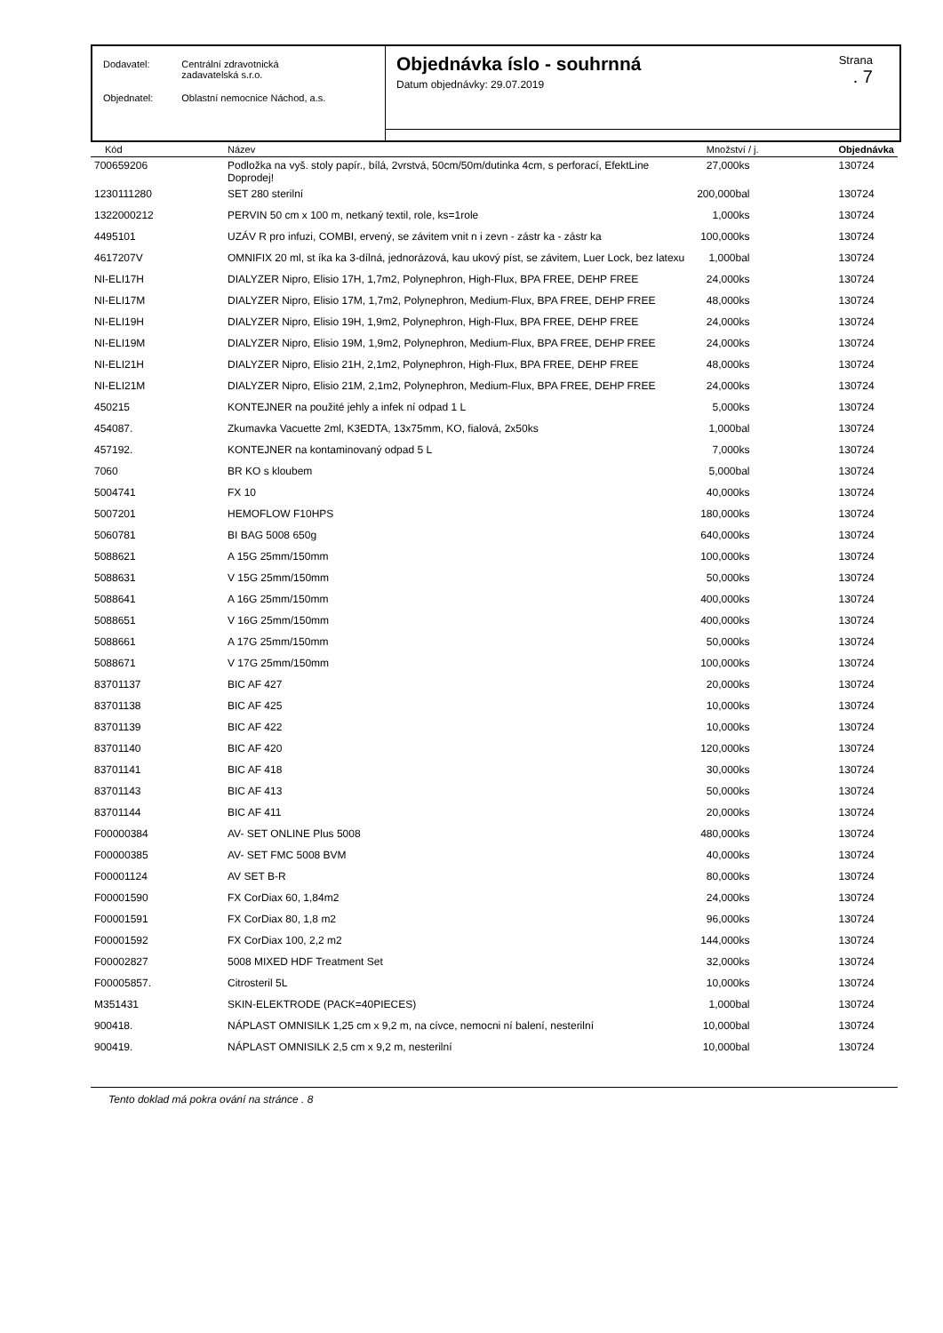| Dodavatel: | Centrální zdravotnická zadavatelská s.r.o. |
| Objednatel: | Oblastní nemocnice Náchod, a.s. |
Objednávka íslo - souhrnná
Datum objednávky: 29.07.2019
Strana
. 7
| Kód | Název | Množství / j. | Objednávka |
| --- | --- | --- | --- |
| 700659206 | Podložka na vyš. stoly papír., bílá, 2vrstvá, 50cm/50m/dutinka 4cm, s perforací, EfektLine Doprodej! | 27,000ks | 130724 |
| 1230111280 | SET 280 sterilní | 200,000bal | 130724 |
| 1322000212 | PERVIN 50 cm x 100 m, netkaný textil, role, ks=1role | 1,000ks | 130724 |
| 4495101 | UZÁV R pro infuzi, COMBI, ervený, se závitem vnit n i zevn - zástr ka - zástr ka | 100,000ks | 130724 |
| 4617207V | OMNIFIX 20 ml, st íka ka 3-dílná, jednorázová, kau ukový píst, se závitem, Luer Lock, bez latexu | 1,000bal | 130724 |
| NI-ELI17H | DIALYZER Nipro, Elisio 17H, 1,7m2, Polynephron, High-Flux, BPA FREE, DEHP FREE | 24,000ks | 130724 |
| NI-ELI17M | DIALYZER Nipro, Elisio 17M, 1,7m2, Polynephron, Medium-Flux, BPA FREE, DEHP FREE | 48,000ks | 130724 |
| NI-ELI19H | DIALYZER Nipro, Elisio 19H, 1,9m2, Polynephron, High-Flux, BPA FREE, DEHP FREE | 24,000ks | 130724 |
| NI-ELI19M | DIALYZER Nipro, Elisio 19M, 1,9m2, Polynephron, Medium-Flux, BPA FREE, DEHP FREE | 24,000ks | 130724 |
| NI-ELI21H | DIALYZER Nipro, Elisio 21H, 2,1m2, Polynephron, High-Flux, BPA FREE, DEHP FREE | 48,000ks | 130724 |
| NI-ELI21M | DIALYZER Nipro, Elisio 21M, 2,1m2, Polynephron, Medium-Flux, BPA FREE, DEHP FREE | 24,000ks | 130724 |
| 450215 | KONTEJNER na použité jehly a infek ní odpad 1 L | 5,000ks | 130724 |
| 454087. | Zkumavka Vacuette 2ml, K3EDTA, 13x75mm, KO, fialová, 2x50ks | 1,000bal | 130724 |
| 457192. | KONTEJNER na kontaminovaný odpad 5 L | 7,000ks | 130724 |
| 7060 | BR KO s kloubem | 5,000bal | 130724 |
| 5004741 | FX 10 | 40,000ks | 130724 |
| 5007201 | HEMOFLOW F10HPS | 180,000ks | 130724 |
| 5060781 | BI BAG 5008 650g | 640,000ks | 130724 |
| 5088621 | A 15G 25mm/150mm | 100,000ks | 130724 |
| 5088631 | V 15G 25mm/150mm | 50,000ks | 130724 |
| 5088641 | A 16G 25mm/150mm | 400,000ks | 130724 |
| 5088651 | V 16G 25mm/150mm | 400,000ks | 130724 |
| 5088661 | A 17G 25mm/150mm | 50,000ks | 130724 |
| 5088671 | V 17G 25mm/150mm | 100,000ks | 130724 |
| 83701137 | BIC AF 427 | 20,000ks | 130724 |
| 83701138 | BIC AF 425 | 10,000ks | 130724 |
| 83701139 | BIC AF 422 | 10,000ks | 130724 |
| 83701140 | BIC AF 420 | 120,000ks | 130724 |
| 83701141 | BIC AF 418 | 30,000ks | 130724 |
| 83701143 | BIC AF 413 | 50,000ks | 130724 |
| 83701144 | BIC AF 411 | 20,000ks | 130724 |
| F00000384 | AV- SET ONLINE Plus 5008 | 480,000ks | 130724 |
| F00000385 | AV- SET FMC 5008 BVM | 40,000ks | 130724 |
| F00001124 | AV SET B-R | 80,000ks | 130724 |
| F00001590 | FX CorDiax 60, 1,84m2 | 24,000ks | 130724 |
| F00001591 | FX CorDiax 80, 1,8 m2 | 96,000ks | 130724 |
| F00001592 | FX CorDiax 100, 2,2 m2 | 144,000ks | 130724 |
| F00002827 | 5008 MIXED HDF Treatment Set | 32,000ks | 130724 |
| F00005857. | Citrosteril 5L | 10,000ks | 130724 |
| M351431 | SKIN-ELEKTRODE (PACK=40PIECES) | 1,000bal | 130724 |
| 900418. | NÁPLAST OMNISILK 1,25 cm x 9,2 m, na cívce, nemocni ní balení, nesterilní | 10,000bal | 130724 |
| 900419. | NÁPLAST OMNISILK 2,5 cm x 9,2 m, nesterilní | 10,000bal | 130724 |
Tento doklad má pokra ování na stránce . 8